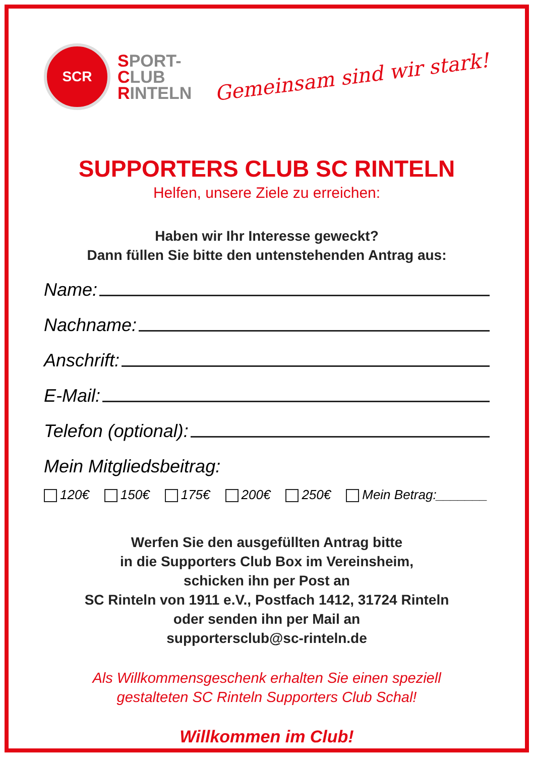SCR
SPORT-
CLUB
RINTELN
Gemeinsam sind wir stark!
SUPPORTERS CLUB SC RINTELN
Helfen, unsere Ziele zu erreichen:
Haben wir Ihr Interesse geweckt?
Dann füllen Sie bitte den untenstehenden Antrag aus:
Name:
Nachname:
Anschrift:
E-Mail:
Telefon (optional):
Mein Mitgliedsbeitrag:
120€ 150€ 175€ 200€ 250€ Mein Betrag:_______
Werfen Sie den ausgefüllten Antrag bitte
in die Supporters Club Box im Vereinsheim,
schicken ihn per Post an
SC Rinteln von 1911 e.V., Postfach 1412, 31724 Rinteln
oder senden ihn per Mail an
supportersclub@sc-rinteln.de
Als Willkommensgeschenk erhalten Sie einen speziell
gestalteten SC Rinteln Supporters Club Schal!
Willkommen im Club!